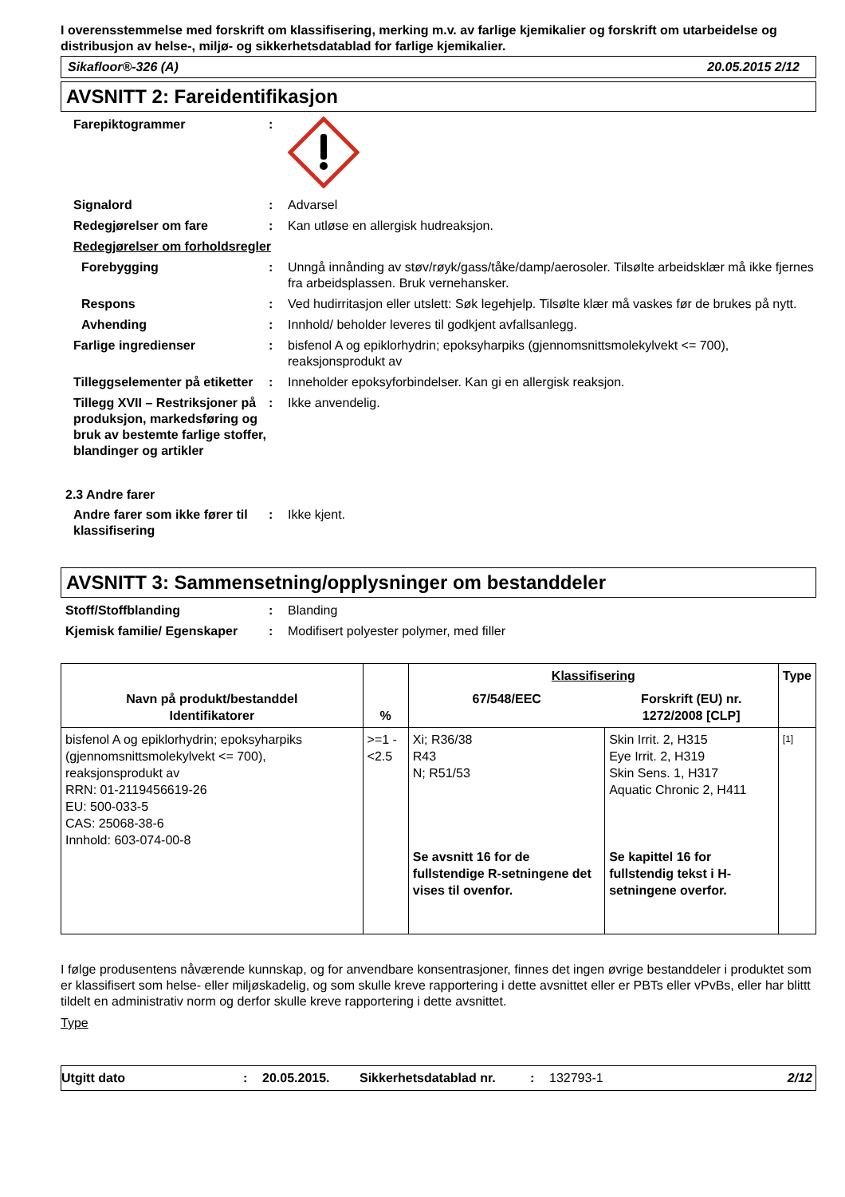I overensstemmelse med forskrift om klassifisering, merking m.v. av farlige kjemikalier og forskrift om utarbeidelse og distribusjon av helse-, miljø- og sikkerhetsdatablad for farlige kjemikalier.
Sikafloor®-326 (A) 20.05.2015 2/12
AVSNITT 2: Fareidentifikasjon
Farepiktogrammer :
Signalord : Advarsel
Redegjørelser om fare : Kan utløse en allergisk hudreaksjon.
Redegjørelser om forholdsregler
Forebygging : Unngå innånding av støv/røyk/gass/tåke/damp/aerosoler. Tilsølte arbeidsklær må ikke fjernes fra arbeidsplassen. Bruk vernehansker.
Respons : Ved hudirritasjon eller utslett: Søk legehjelp. Tilsølte klær må vaskes før de brukes på nytt.
Avhending : Innhold/ beholder leveres til godkjent avfallsanlegg.
Farlige ingredienser : bisfenol A og epiklorhydrin; epoksyharpiks (gjennomsnittsmolekylvekt <= 700), reaksjonsprodukt av
Tilleggselementer på etiketter
: Inneholder epoksyforbindelser. Kan gi en allergisk reaksjon.
Tillegg XVII – Restriksjoner på produksjon, markedsføring og bruk av bestemte farlige stoffer, blandinger og artikler
: Ikke anvendelig.
2.3 Andre farer
Andre farer som ikke fører til klassifisering
: Ikke kjent.
AVSNITT 3: Sammensetning/opplysninger om bestanddeler
Stoff/Stoffblanding : Blanding
Kjemisk familie/ Egenskaper
: Modifisert polyester polymer, med filler
| Navn på produkt/bestanddel Identifikatorer | % | Klassifisering | | Type |
| --- | --- | --- | --- | --- |
| | | 67/548/EEC | Forskrift (EU) nr. 1272/2008 [CLP] | |
| bisfenol A og epiklorhydrin; epoksyharpiks (gjennomsnittsmolekylvekt <= 700), reaksjonsprodukt av RRN: 01-2119456619-26 EU: 500-033-5 CAS: 25068-38-6 Innhold: 603-074-00-8 | >=1 - <2.5 | Xi; R36/38 R43 N; R51/53 Se avsnitt 16 for de fullstendige R-setningene det vises til ovenfor. | Skin Irrit. 2, H315 Eye Irrit. 2, H319 Skin Sens. 1, H317 Aquatic Chronic 2, H411 Se kapittel 16 for fullstendig tekst i H-setningene overfor. | [1] |
I følge produsentens nåværende kunnskap, og for anvendbare konsentrasjoner, finnes det ingen øvrige bestanddeler i produktet som er klassifisert som helse- eller miljøskadelig, og som skulle kreve rapportering i dette avsnittet eller er PBTs eller vPvBs, eller har blittt tildelt en administrativ norm og derfor skulle kreve rapportering i dette avsnittet.
Type
Utgitt dato: 20.05.2015. Sikkerhetsdatablad nr.: 132793-1 2/12